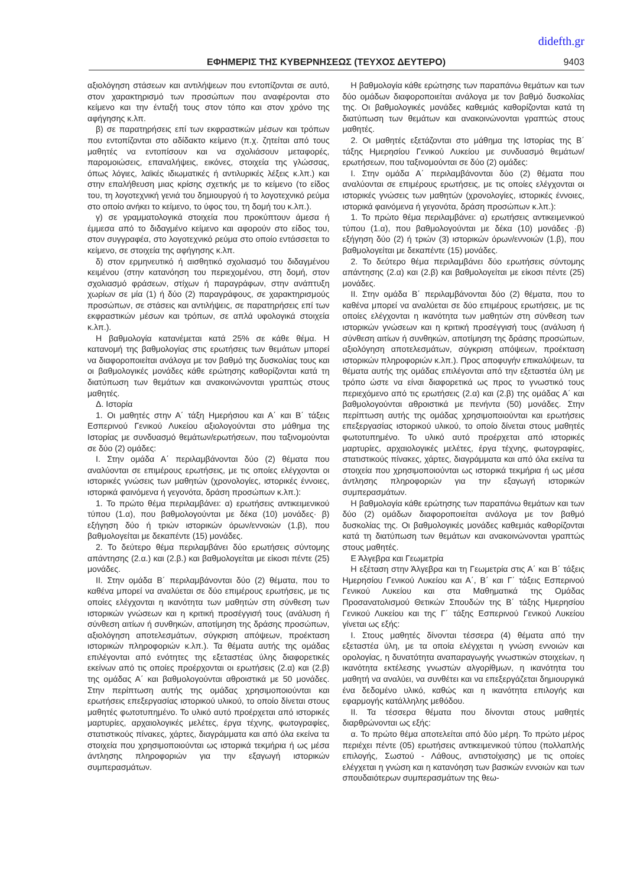didefth.gr
ΕΦΗΜΕΡΙΣ ΤΗΣ ΚΥΒΕΡΝΗΣΕΩΣ (ΤΕΥΧΟΣ ΔΕΥΤΕΡΟ) 9403
αξιολόγηση στάσεων και αντιλήψεων που εντοπίζονται σε αυτό, στον χαρακτηρισμό των προσώπων που αναφέρονται στο κείμενο και την ένταξή τους στον τόπο και στον χρόνο της αφήγησης κ.λπ.
β) σε παρατηρήσεις επί των εκφραστικών μέσων και τρόπων που εντοπίζονται στο αδίδακτο κείμενο (π.χ. ζητείται από τους μαθητές να εντοπίσουν και να σχολιάσουν μεταφορές, παρομοιώσεις, επαναλήψεις, εικόνες, στοιχεία της γλώσσας, όπως λόγιες, λαϊκές ιδιωματικές ή αντιλυρικές λέξεις κ.λπ.) και στην επαλήθευση μιας κρίσης σχετικής με το κείμενο (το είδος του, τη λογοτεχνική γενιά του δημιουργού ή το λογοτεχνικό ρεύμα στο οποίο ανήκει το κείμενο, το ύφος του, τη δομή του κ.λπ.).
γ) σε γραμματολογικά στοιχεία που προκύπτουν άμεσα ή έμμεσα από το διδαγμένο κείμενο και αφορούν στο είδος του, στον συγγραφέα, στο λογοτεχνικό ρεύμα στο οποίο εντάσσεται το κείμενο, σε στοιχεία της αφήγησης κ.λπ.
δ) στον ερμηνευτικό ή αισθητικό σχολιασμό του διδαγμένου κειμένου (στην κατανόηση του περιεχομένου, στη δομή, στον σχολιασμό φράσεων, στίχων ή παραγράφων, στην ανάπτυξη χωρίων σε μία (1) ή δύο (2) παραγράφους, σε χαρακτηρισμούς προσώπων, σε στάσεις και αντιλήψεις, σε παρατηρήσεις επί των εκφραστικών μέσων και τρόπων, σε απλά υφολογικά στοιχεία κ.λπ.).
Η βαθμολογία κατανέμεται κατά 25% σε κάθε θέμα. Η κατανομή της βαθμολογίας στις ερωτήσεις των θεμάτων μπορεί να διαφοροποιείται ανάλογα με τον βαθμό της δυσκολίας τους και οι βαθμολογικές μονάδες κάθε ερώτησης καθορίζονται κατά τη διατύπωση των θεμάτων και ανακοινώνονται γραπτώς στους μαθητές.
Δ. Ιστορία
1. Οι μαθητές στην Α΄ τάξη Ημερήσιου και Α΄ και Β΄ τάξεις Εσπερινού Γενικού Λυκείου αξιολογούνται στο μάθημα της Ιστορίας με συνδυασμό θεμάτων/ερωτήσεων, που ταξινομούνται σε δύο (2) ομάδες:
Ι. Στην ομάδα Α΄ περιλαμβάνονται δύο (2) θέματα που αναλύονται σε επιμέρους ερωτήσεις, με τις οποίες ελέγχονται οι ιστορικές γνώσεις των μαθητών (χρονολογίες, ιστορικές έννοιες, ιστορικά φαινόμενα ή γεγονότα, δράση προσώπων κ.λπ.):
1. Το πρώτο θέμα περιλαμβάνει: α) ερωτήσεις αντικειμενικού τύπου (1.α), που βαθμολογούνται με δέκα (10) μονάδες· β) εξήγηση δύο ή τριών ιστορικών όρων/εννοιών (1.β), που βαθμολογείται με δεκαπέντε (15) μονάδες.
2. Το δεύτερο θέμα περιλαμβάνει δύο ερωτήσεις σύντομης απάντησης (2.α.) και (2.β.) και βαθμολογείται με είκοσι πέντε (25) μονάδες.
ΙΙ. Στην ομάδα Β΄ περιλαμβάνονται δύο (2) θέματα, που το καθένα μπορεί να αναλύεται σε δύο επιμέρους ερωτήσεις, με τις οποίες ελέγχονται η ικανότητα των μαθητών στη σύνθεση των ιστορικών γνώσεων και η κριτική προσέγγισή τους (ανάλυση ή σύνθεση αιτίων ή συνθηκών, αποτίμηση της δράσης προσώπων, αξιολόγηση αποτελεσμάτων, σύγκριση απόψεων, προέκταση ιστορικών πληροφοριών κ.λπ.). Τα θέματα αυτής της ομάδας επιλέγονται από ενότητες της εξεταστέας ύλης διαφορετικές εκείνων από τις οποίες προέρχονται οι ερωτήσεις (2.α) και (2.β) της ομάδας Α΄ και βαθμολογούνται αθροιστικά με 50 μονάδες. Στην περίπτωση αυτής της ομάδας χρησιμοποιούνται και ερωτήσεις επεξεργασίας ιστορικού υλικού, το οποίο δίνεται στους μαθητές φωτοτυπημένο. Το υλικό αυτό προέρχεται από ιστορικές μαρτυρίες, αρχαιολογικές μελέτες, έργα τέχνης, φωτογραφίες, στατιστικούς πίνακες, χάρτες, διαγράμματα και από όλα εκείνα τα στοιχεία που χρησιμοποιούνται ως ιστορικά τεκμήρια ή ως μέσα άντλησης πληροφοριών για την εξαγωγή ιστορικών συμπερασμάτων.
Η βαθμολογία κάθε ερώτησης των παραπάνω θεμάτων και των δύο ομάδων διαφοροποιείται ανάλογα με τον βαθμό δυσκολίας της. Οι βαθμολογικές μονάδες καθεμιάς καθορίζονται κατά τη διατύπωση των θεμάτων και ανακοινώνονται γραπτώς στους μαθητές.
2. Οι μαθητές εξετάζονται στο μάθημα της Ιστορίας της Β΄ τάξης Ημερησίου Γενικού Λυκείου με συνδυασμό θεμάτων/ερωτήσεων, που ταξινομούνται σε δύο (2) ομάδες:
Ι. Στην ομάδα Α΄ περιλαμβάνονται δύο (2) θέματα που αναλύονται σε επιμέρους ερωτήσεις, με τις οποίες ελέγχονται οι ιστορικές γνώσεις των μαθητών (χρονολογίες, ιστορικές έννοιες, ιστορικά φαινόμενα ή γεγονότα, δράση προσώπων κ.λπ.):
1. Το πρώτο θέμα περιλαμβάνει: α) ερωτήσεις αντικειμενικού τύπου (1.α), που βαθμολογούνται με δέκα (10) μονάδες ·β) εξήγηση δύο (2) ή τριών (3) ιστορικών όρων/εννοιών (1.β), που βαθμολογείται με δεκαπέντε (15) μονάδες.
2. Το δεύτερο θέμα περιλαμβάνει δύο ερωτήσεις σύντομης απάντησης (2.α) και (2.β) και βαθμολογείται με είκοσι πέντε (25) μονάδες.
ΙΙ. Στην ομάδα Β΄ περιλαμβάνονται δύο (2) θέματα, που το καθένα μπορεί να αναλύεται σε δύο επιμέρους ερωτήσεις, με τις οποίες ελέγχονται η ικανότητα των μαθητών στη σύνθεση των ιστορικών γνώσεων και η κριτική προσέγγισή τους (ανάλυση ή σύνθεση αιτίων ή συνθηκών, αποτίμηση της δράσης προσώπων, αξιολόγηση αποτελεσμάτων, σύγκριση απόψεων, προέκταση ιστορικών πληροφοριών κ.λπ.). Προς αποφυγήν επικαλύψεων, τα θέματα αυτής της ομάδας επιλέγονται από την εξεταστέα ύλη με τρόπο ώστε να είναι διαφορετικά ως προς το γνωστικό τους περιεχόμενο από τις ερωτήσεις (2.α) και (2.β) της ομάδας Α΄ και βαθμολογούνται αθροιστικά με πενήντα (50) μονάδες. Στην περίπτωση αυτής της ομάδας χρησιμοποιούνται και ερωτήσεις επεξεργασίας ιστορικού υλικού, το οποίο δίνεται στους μαθητές φωτοτυπημένο. Το υλικό αυτό προέρχεται από ιστορικές μαρτυρίες, αρχαιολογικές μελέτες, έργα τέχνης, φωτογραφίες, στατιστικούς πίνακες, χάρτες, διαγράμματα και από όλα εκείνα τα στοιχεία που χρησιμοποιούνται ως ιστορικά τεκμήρια ή ως μέσα άντλησης πληροφοριών για την εξαγωγή ιστορικών συμπερασμάτων.
Η βαθμολογία κάθε ερώτησης των παραπάνω θεμάτων και των δύο (2) ομάδων διαφοροποιείται ανάλογα με τον βαθμό δυσκολίας της. Οι βαθμολογικές μονάδες καθεμιάς καθορίζονται κατά τη διατύπωση των θεμάτων και ανακοινώνονται γραπτώς στους μαθητές.
Ε Άλγεβρα και Γεωμετρία
Η εξέταση στην Άλγεβρα και τη Γεωμετρία στις Α΄ και Β΄ τάξεις Ημερησίου Γενικού Λυκείου και Α΄, Β΄ και Γ΄ τάξεις Εσπερινού Γενικού Λυκείου και στα Μαθηματικά της Ομάδας Προσανατολισμού Θετικών Σπουδών της Β΄ τάξης Ημερησίου Γενικού Λυκείου και της Γ΄ τάξης Εσπερινού Γενικού Λυκείου γίνεται ως εξής:
Ι. Στους μαθητές δίνονται τέσσερα (4) θέματα από την εξεταστέα ύλη, με τα οποία ελέγχεται η γνώση εννοιών και ορολογίας, η δυνατότητα αναπαραγωγής γνωστικών στοιχείων, η ικανότητα εκτέλεσης γνωστών αλγορίθμων, η ικανότητα του μαθητή να αναλύει, να συνθέτει και να επεξεργάζεται δημιουργικά ένα δεδομένο υλικό, καθώς και η ικανότητα επιλογής και εφαρμογής κατάλληλης μεθόδου.
ΙΙ. Τα τέσσερα θέματα που δίνονται στους μαθητές διαρθρώνονται ως εξής:
α. Το πρώτο θέμα αποτελείται από δύο μέρη. Το πρώτο μέρος περιέχει πέντε (05) ερωτήσεις αντικειμενικού τύπου (πολλαπλής επιλογής, Σωστού - Λάθους, αντιστοίχισης) με τις οποίες ελέγχεται η γνώση και η κατανόηση των βασικών εννοιών και των σπουδαιότερων συμπερασμάτων της θεω-